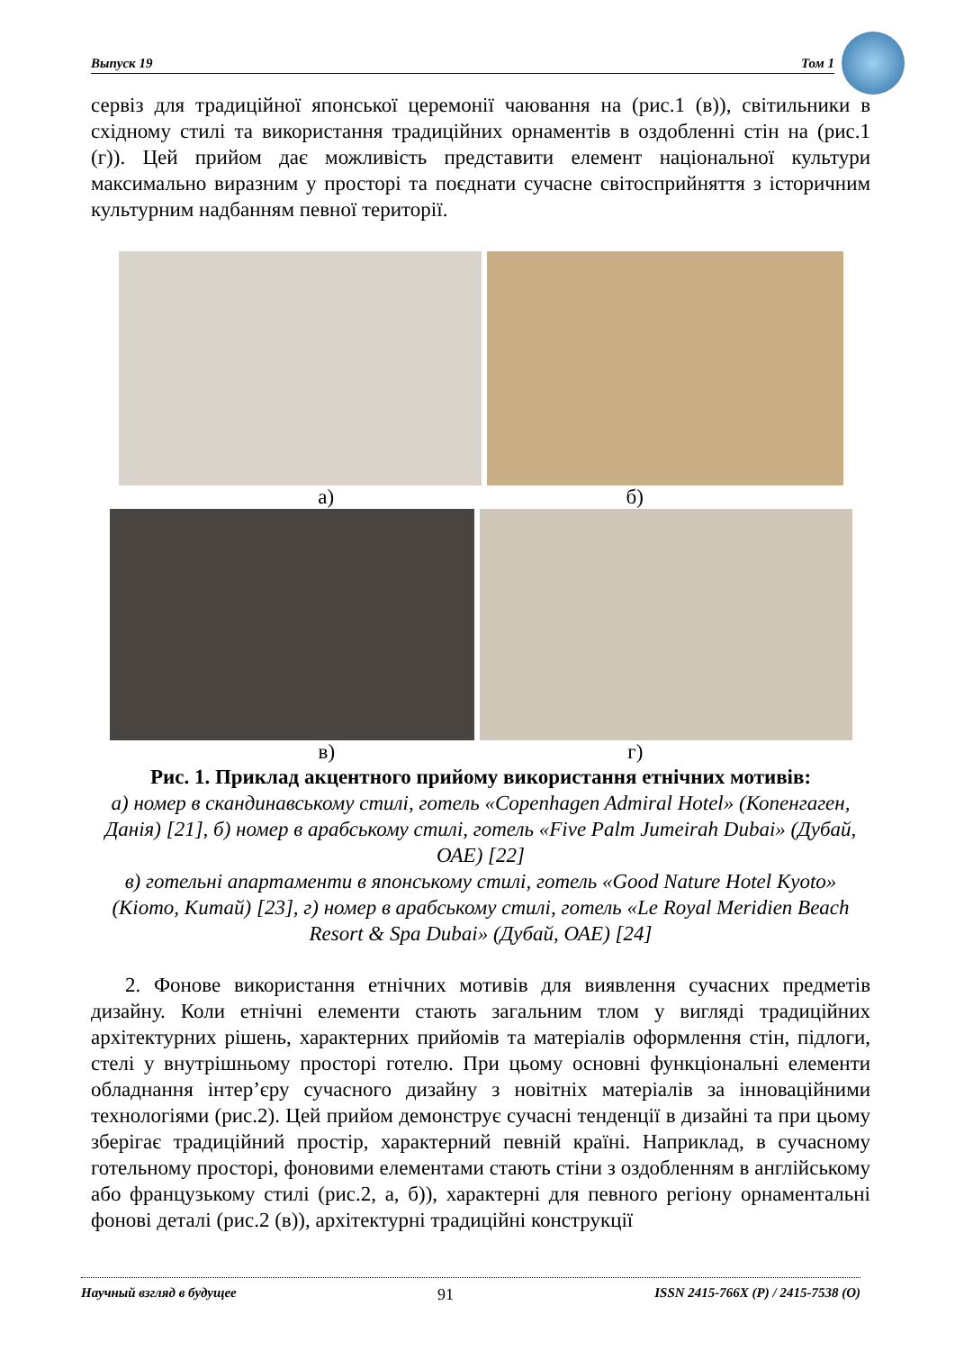Выпуск 19 Том 1
сервіз для традиційної японської церемонії чаювання на (рис.1 (в)), світильники в східному стилі та використання традиційних орнаментів в оздобленні стін на (рис.1 (г)). Цей прийом дає можливість представити елемент національної культури максимально виразним у просторі та поєднати сучасне світосприйняття з історичним культурним надбанням певної території.
а) б)
в) г)
Рис. 1. Приклад акцентного прийому використання етнічних мотивів:
а) номер в скандинавському стилі, готель «Copenhagen Admiral Hotel» (Копенгаген, Данія) [21], б) номер в арабському стилі, готель «Five Palm Jumeirah Dubai» (Дубай, ОАЕ) [22]
в) готельні апартаменти в японському стилі, готель «Good Nature Hotel Kyoto» (Кіото, Китай) [23], г) номер в арабському стилі, готель «Le Royal Meridien Beach Resort & Spa Dubai» (Дубай, ОАЕ) [24]
2. Фонове використання етнічних мотивів для виявлення сучасних предметів дизайну. Коли етнічні елементи стають загальним тлом у вигляді традиційних архітектурних рішень, характерних прийомів та матеріалів оформлення стін, підлоги, стелі у внутрішньому просторі готелю. При цьому основні функціональні елементи обладнання інтер’єру сучасного дизайну з новітніх матеріалів за інноваційними технологіями (рис.2). Цей прийом демонструє сучасні тенденції в дизайні та при цьому зберігає традиційний простір, характерний певній країні. Наприклад, в сучасному готельному просторі, фоновими елементами стають стіни з оздобленням в англійському або французькому стилі (рис.2, а, б)), характерні для певного регіону орнаментальні фонові деталі (рис.2 (в)), архітектурні традиційні конструкції
Научный взгляд в будущее 91 ISSN 2415-766X (P) / 2415-7538 (O)